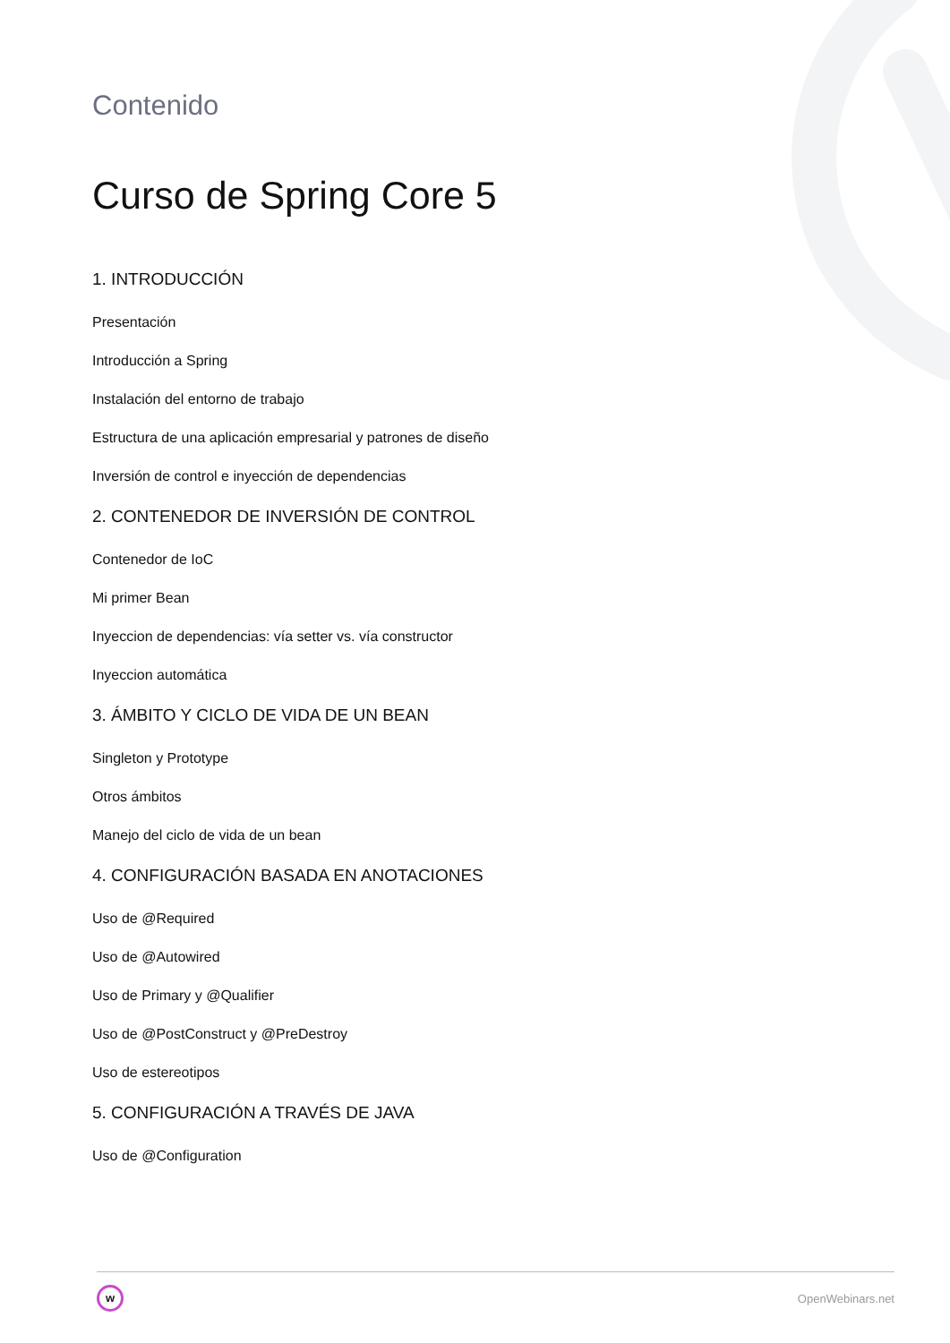Contenido
Curso de Spring Core 5
1. INTRODUCCIÓN
Presentación
Introducción a Spring
Instalación del entorno de trabajo
Estructura de una aplicación empresarial y patrones de diseño
Inversión de control e inyección de dependencias
2. CONTENEDOR DE INVERSIÓN DE CONTROL
Contenedor de IoC
Mi primer Bean
Inyeccion de dependencias: vía setter vs. vía constructor
Inyeccion automática
3. ÁMBITO Y CICLO DE VIDA DE UN BEAN
Singleton y Prototype
Otros ámbitos
Manejo del ciclo de vida de un bean
4. CONFIGURACIÓN BASADA EN ANOTACIONES
Uso de @Required
Uso de @Autowired
Uso de Primary y @Qualifier
Uso de @PostConstruct y @PreDestroy
Uso de estereotipos
5. CONFIGURACIÓN A TRAVÉS DE JAVA
Uso de @Configuration
w
OpenWebinars.net